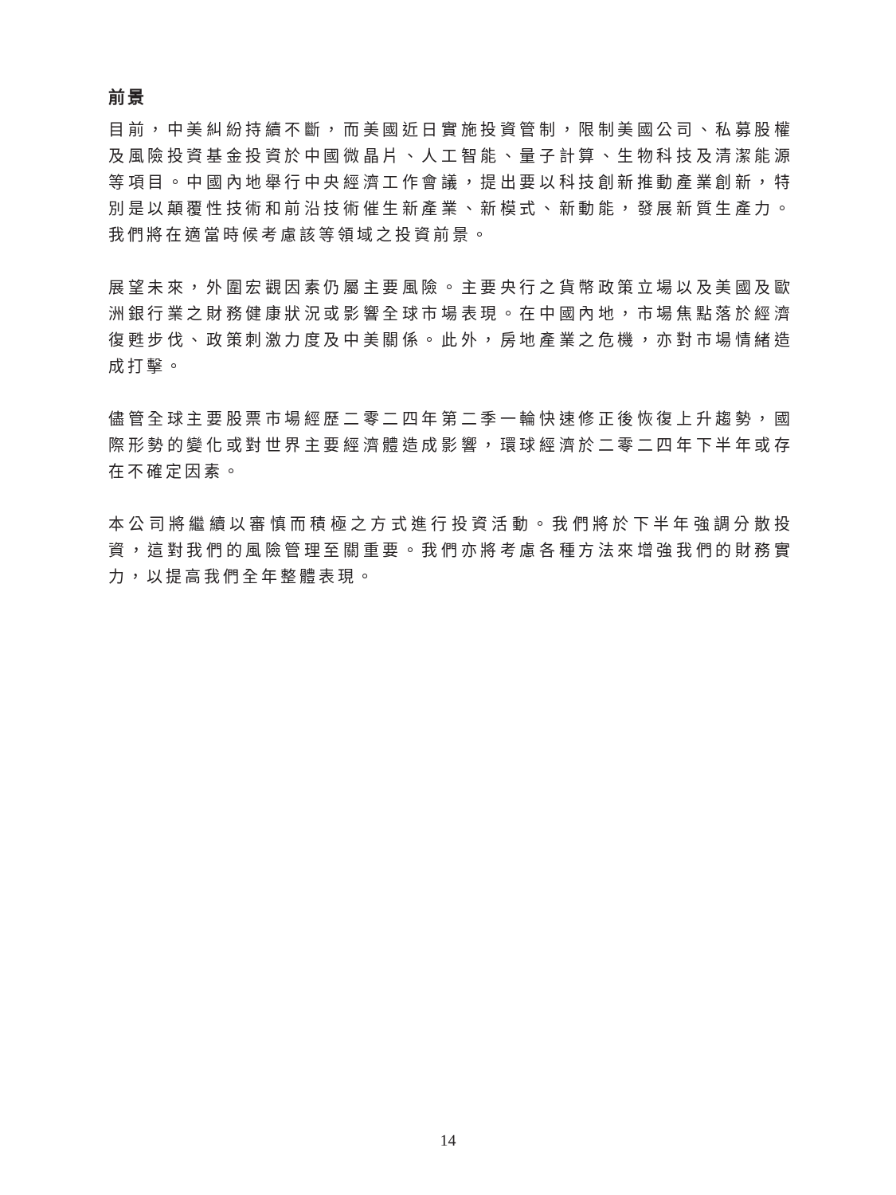前景
目前，中美糾紛持續不斷，而美國近日實施投資管制，限制美國公司、私募股權及風險投資基金投資於中國微晶片、人工智能、量子計算、生物科技及清潔能源等項目。中國內地舉行中央經濟工作會議，提出要以科技創新推動產業創新，特別是以顛覆性技術和前沿技術催生新產業、新模式、新動能，發展新質生產力。我們將在適當時候考慮該等領域之投資前景。
展望未來，外圍宏觀因素仍屬主要風險。主要央行之貨幣政策立場以及美國及歐洲銀行業之財務健康狀況或影響全球市場表現。在中國內地，市場焦點落於經濟復甦步伐、政策刺激力度及中美關係。此外，房地產業之危機，亦對市場情緒造成打擊。
儘管全球主要股票市場經歷二零二四年第二季一輪快速修正後恢復上升趨勢，國際形勢的變化或對世界主要經濟體造成影響，環球經濟於二零二四年下半年或存在不確定因素。
本公司將繼續以審慎而積極之方式進行投資活動。我們將於下半年強調分散投資，這對我們的風險管理至關重要。我們亦將考慮各種方法來增強我們的財務實力，以提高我們全年整體表現。
14